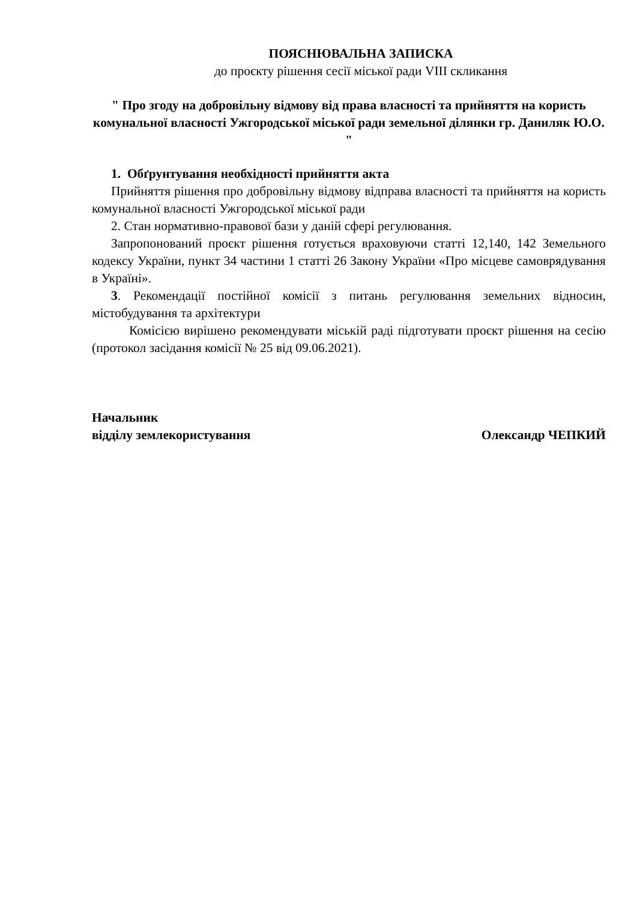ПОЯСНЮВАЛЬНА ЗАПИСКА
до проєкту рішення сесії міської ради VIII скликання
" Про згоду на добровільну відмову від права власності та прийняття на користь комунальної власності Ужгородської міської ради земельної ділянки гр. Даниляк Ю.О. "
1. Обґрунтування необхідності прийняття акта
Прийняття рішення про добровільну відмову відправа власності та прийняття на користь комунальної власності Ужгородської міської ради
2. Стан нормативно-правової бази у даній сфері регулювання.
Запропонований проєкт рішення готується враховуючи статті 12,140, 142 Земельного кодексу України, пункт 34 частини 1 статті 26 Закону України «Про місцеве самоврядування в Україні».
3. Рекомендації постійної комісії з питань регулювання земельних відносин, містобудування та архітектури
Комісією вирішено рекомендувати міській раді підготувати проєкт рішення на сесію (протокол засідання комісії № 25 від 09.06.2021).
Начальник
відділу землекористування Олександр ЧЕПКИЙ